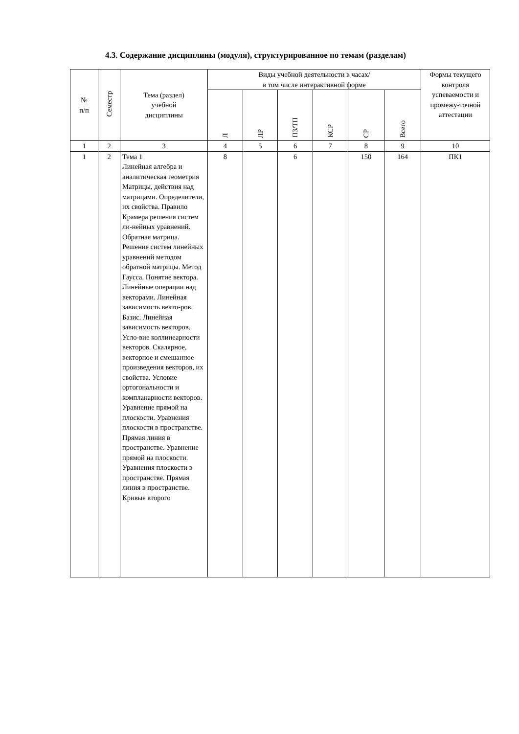4.3. Содержание дисциплины (модуля), структурированное по темам (разделам)
| № п/п | Семестр | Тема (раздел) учебной дисциплины | Виды учебной деятельности в часах/ в том числе интерактивной форме | | | | | | Формы текущего контроля успеваемости и промежу-точной аттестации |
| --- | --- | --- | --- | --- | --- | --- | --- | --- | --- |
| | | | Л | ЛР | ПЗ/ТП | КСР | СР | Всего | |
| 1 | 2 | 3 | 4 | 5 | 6 | 7 | 8 | 9 | 10 |
| 1 | 2 | Тема 1 Линейная алгебра и аналитическая геометрия Матрицы, действия над матрицами. Определители, их свойства. Правило Крамера решения систем ли-нейных уравнений. Обратная матрица. Решение систем линейных уравнений методом обратной матрицы. Метод Гаусса. Понятие вектора. Линейные операции над векторами. Линейная зависимость векто-ров. Базис. Линейная зависимость векторов. Усло-вие коллинеарности векторов. Скалярное, векторное и смешанное произведения векторов, их свойства. Условие ортогональности и компланарности векторов. Уравнение прямой на плоскости. Уравнения плоскости в пространстве. Прямая линия в пространстве. Уравнение прямой на плоскости. Уравнения плоскости в пространстве. Прямая линия в пространстве. Кривые второго | 8 | | 6 | | 150 | 164 | ПК1 |